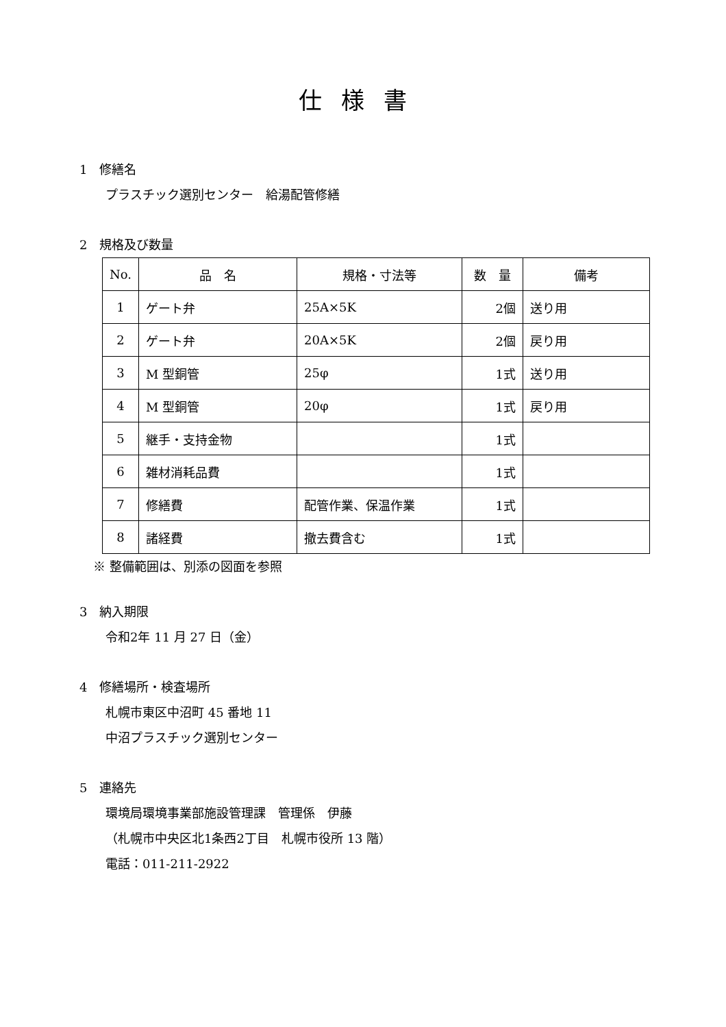仕様書
1　修繕名
プラスチック選別センター　給湯配管修繕
2　規格及び数量
| No. | 品 名 | 規格・寸法等 | 数 量 | 備考 |
| --- | --- | --- | --- | --- |
| 1 | ゲート弁 | 25A×5K | 2個 | 送り用 |
| 2 | ゲート弁 | 20A×5K | 2個 | 戻り用 |
| 3 | M 型銅管 | 25φ | 1式 | 送り用 |
| 4 | M 型銅管 | 20φ | 1式 | 戻り用 |
| 5 | 継手・支持金物 | | 1式 | |
| 6 | 雑材消耗品費 | | 1式 | |
| 7 | 修繕費 | 配管作業、保温作業 | 1式 | |
| 8 | 諸経費 | 撤去費含む | 1式 | |
※ 整備範囲は、別添の図面を参照
3　納入期限
令和2年 11 月 27 日（金）
4　修繕場所・検査場所
札幌市東区中沼町 45 番地 11
中沼プラスチック選別センター
5　連絡先
環境局環境事業部施設管理課　管理係　伊藤
（札幌市中央区北1条西2丁目　札幌市役所 13 階）
電話：011-211-2922